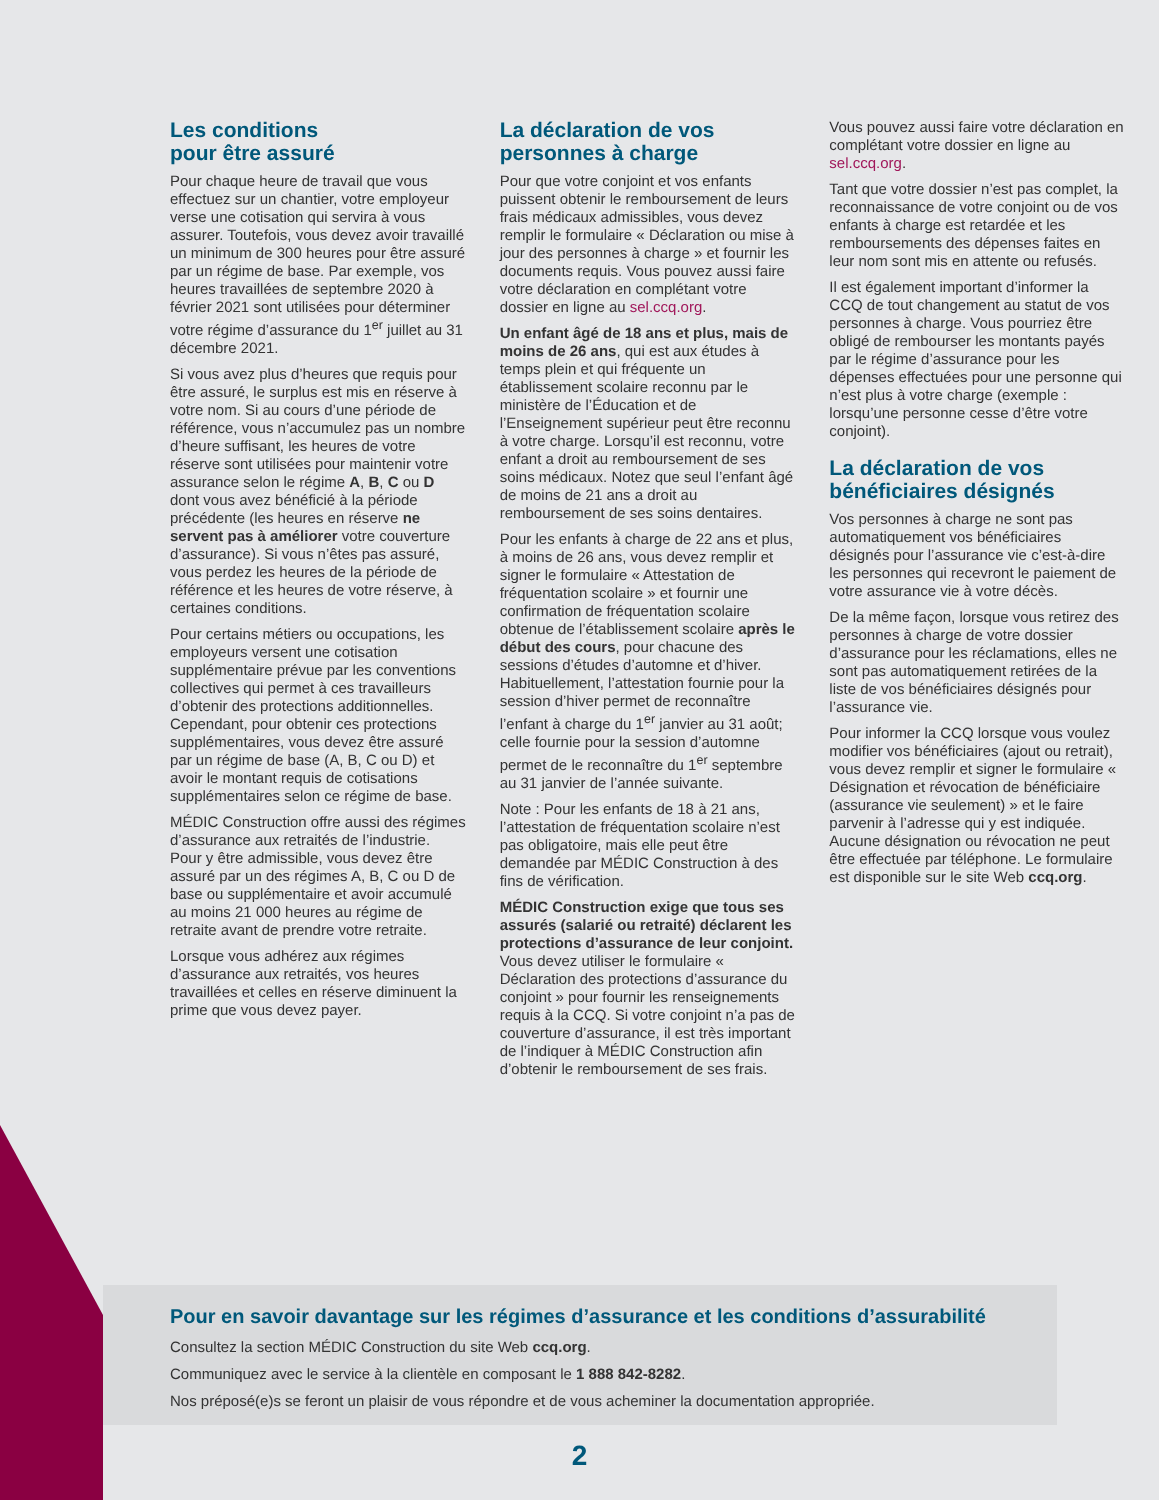Les conditions
pour être assuré
Pour chaque heure de travail que vous effectuez sur un chantier, votre employeur verse une cotisation qui servira à vous assurer. Toutefois, vous devez avoir travaillé un minimum de 300 heures pour être assuré par un régime de base. Par exemple, vos heures travaillées de septembre 2020 à février 2021 sont utilisées pour déterminer votre régime d’assurance du 1<sup>er</sup> juillet au 31 décembre 2021.
Si vous avez plus d’heures que requis pour être assuré, le surplus est mis en réserve à votre nom. Si au cours d’une période de référence, vous n’accumulez pas un nombre d’heure suffisant, les heures de votre réserve sont utilisées pour maintenir votre assurance selon le régime A, B, C ou D dont vous avez bénéficié à la période précédente (les heures en réserve ne servent pas à améliorer votre couverture d’assurance). Si vous n’êtes pas assuré, vous perdez les heures de la période de référence et les heures de votre réserve, à certaines conditions.
Pour certains métiers ou occupations, les employeurs versent une cotisation supplémentaire prévue par les conventions collectives qui permet à ces travailleurs d’obtenir des protections additionnelles. Cependant, pour obtenir ces protections supplémentaires, vous devez être assuré par un régime de base (A, B, C ou D) et avoir le montant requis de cotisations supplémentaires selon ce régime de base.
MÉDIC Construction offre aussi des régimes d’assurance aux retraités de l’industrie. Pour y être admissible, vous devez être assuré par un des régimes A, B, C ou D de base ou supplémentaire et avoir accumulé au moins 21 000 heures au régime de retraite avant de prendre votre retraite.
Lorsque vous adhérez aux régimes d’assurance aux retraités, vos heures travaillées et celles en réserve diminuent la prime que vous devez payer.
La déclaration de vos personnes à charge
Pour que votre conjoint et vos enfants puissent obtenir le remboursement de leurs frais médicaux admissibles, vous devez remplir le formulaire « Déclaration ou mise à jour des personnes à charge » et fournir les documents requis. Vous pouvez aussi faire votre déclaration en complétant votre dossier en ligne au sel.ccq.org.
Un enfant âgé de 18 ans et plus, mais de moins de 26 ans, qui est aux études à temps plein et qui fréquente un établissement scolaire reconnu par le ministère de l’Éducation et de l’Enseignement supérieur peut être reconnu à votre charge. Lorsqu’il est reconnu, votre enfant a droit au remboursement de ses soins médicaux. Notez que seul l’enfant âgé de moins de 21 ans a droit au remboursement de ses soins dentaires.
Pour les enfants à charge de 22 ans et plus, à moins de 26 ans, vous devez remplir et signer le formulaire « Attestation de fréquentation scolaire » et fournir une confirmation de fréquentation scolaire obtenue de l’établissement scolaire après le début des cours, pour chacune des sessions d’études d’automne et d’hiver. Habituellement, l’attestation fournie pour la session d’hiver permet de reconnaître l’enfant à charge du 1<sup>er</sup> janvier au 31 août; celle fournie pour la session d’automne permet de le reconnaître du 1<sup>er</sup> septembre au 31 janvier de l’année suivante.
Note : Pour les enfants de 18 à 21 ans, l’attestation de fréquentation scolaire n’est pas obligatoire, mais elle peut être demandée par MÉDIC Construction à des fins de vérification.
MÉDIC Construction exige que tous ses assurés (salarié ou retraité) déclarent les protections d’assurance de leur conjoint. Vous devez utiliser le formulaire « Déclaration des protections d’assurance du conjoint » pour fournir les renseignements requis à la CCQ. Si votre conjoint n’a pas de couverture d’assurance, il est très important de l’indiquer à MÉDIC Construction afin d’obtenir le remboursement de ses frais.
Vous pouvez aussi faire votre déclaration en complétant votre dossier en ligne au sel.ccq.org.
Tant que votre dossier n’est pas complet, la reconnaissance de votre conjoint ou de vos enfants à charge est retardée et les remboursements des dépenses faites en leur nom sont mis en attente ou refusés.
Il est également important d’informer la CCQ de tout changement au statut de vos personnes à charge. Vous pourriez être obligé de rembourser les montants payés par le régime d’assurance pour les dépenses effectuées pour une personne qui n’est plus à votre charge (exemple : lorsqu’une personne cesse d’être votre conjoint).
La déclaration de vos bénéficiaires désignés
Vos personnes à charge ne sont pas automatiquement vos bénéficiaires désignés pour l’assurance vie c’est-à-dire les personnes qui recevront le paiement de votre assurance vie à votre décès.
De la même façon, lorsque vous retirez des personnes à charge de votre dossier d’assurance pour les réclamations, elles ne sont pas automatiquement retirées de la liste de vos bénéficiaires désignés pour l’assurance vie.
Pour informer la CCQ lorsque vous voulez modifier vos bénéficiaires (ajout ou retrait), vous devez remplir et signer le formulaire « Désignation et révocation de bénéficiaire (assurance vie seulement) » et le faire parvenir à l’adresse qui y est indiquée. Aucune désignation ou révocation ne peut être effectuée par téléphone. Le formulaire est disponible sur le site Web ccq.org.
Pour en savoir davantage sur les régimes d’assurance et les conditions d’assurabilité
Consultez la section MÉDIC Construction du site Web ccq.org.
Communiquez avec le service à la clientèle en composant le 1 888 842-8282.
Nos préposé(e)s se feront un plaisir de vous répondre et de vous acheminer la documentation appropriée.
2